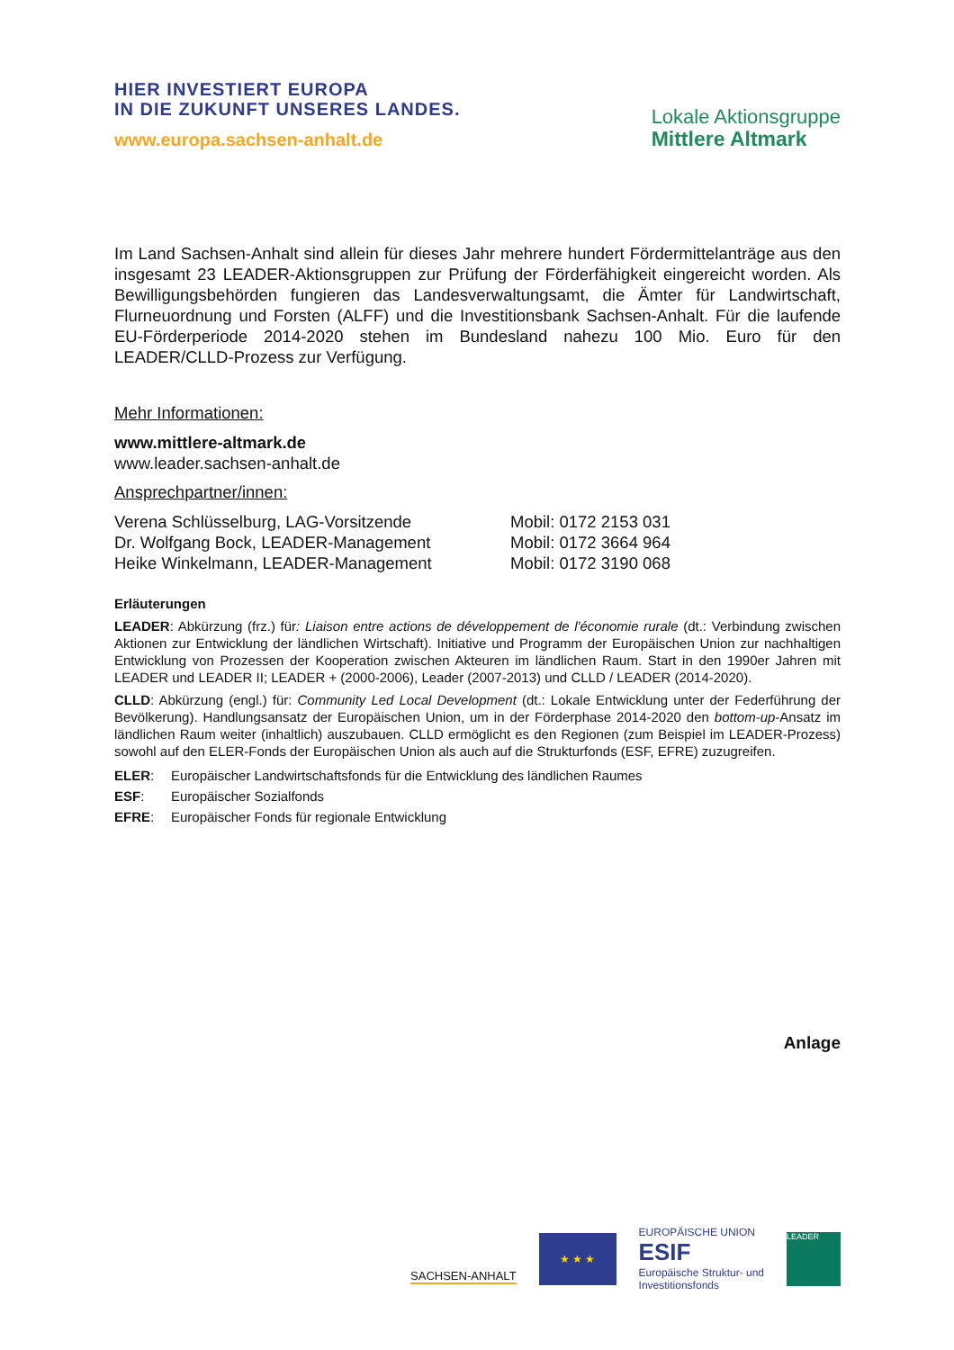HIER INVESTIERT EUROPA
IN DIE ZUKUNFT UNSERES LANDES.
www.europa.sachsen-anhalt.de
Lokale Aktionsgruppe
Mittlere Altmark
Im Land Sachsen-Anhalt sind allein für dieses Jahr mehrere hundert Fördermittelanträge aus den insgesamt 23 LEADER-Aktionsgruppen zur Prüfung der Förderfähigkeit eingereicht worden. Als Bewilligungsbehörden fungieren das Landesverwaltungsamt, die Ämter für Landwirtschaft, Flurneuordnung und Forsten (ALFF) und die Investitionsbank Sachsen-Anhalt. Für die laufende EU-Förderperiode 2014-2020 stehen im Bundesland nahezu 100 Mio. Euro für den LEADER/CLLD-Prozess zur Verfügung.
Mehr Informationen:
www.mittlere-altmark.de
www.leader.sachsen-anhalt.de
Ansprechpartner/innen:
| Verena Schlüsselburg, LAG-Vorsitzende | Mobil: 0172 2153 031 |
| Dr. Wolfgang Bock, LEADER-Management | Mobil: 0172 3664 964 |
| Heike Winkelmann, LEADER-Management | Mobil: 0172 3190 068 |
Erläuterungen
LEADER: Abkürzung (frz.) für: Liaison entre actions de développement de l'économie rurale (dt.: Verbindung zwischen Aktionen zur Entwicklung der ländlichen Wirtschaft). Initiative und Programm der Europäischen Union zur nachhaltigen Entwicklung von Prozessen der Kooperation zwischen Akteuren im ländlichen Raum. Start in den 1990er Jahren mit LEADER und LEADER II; LEADER + (2000-2006), Leader (2007-2013) und CLLD / LEADER (2014-2020).
CLLD: Abkürzung (engl.) für: Community Led Local Development (dt.: Lokale Entwicklung unter der Federführung der Bevölkerung). Handlungsansatz der Europäischen Union, um in der Förderphase 2014-2020 den bottom-up-Ansatz im ländlichen Raum weiter (inhaltlich) auszubauen. CLLD ermöglicht es den Regionen (zum Beispiel im LEADER-Prozess) sowohl auf den ELER-Fonds der Europäischen Union als auch auf die Strukturfonds (ESF, EFRE) zuzugreifen.
| ELER : | Europäischer Landwirtschaftsfonds für die Entwicklung des ländlichen Raumes |
| ESF : | Europäischer Sozialfonds |
| EFRE : | Europäischer Fonds für regionale Entwicklung |
Anlage
SACHSEN-ANHALT
★ ★ ★
EUROPÄISCHE UNION
ESIF
Europäische Struktur- und
Investitionsfonds
LEADER